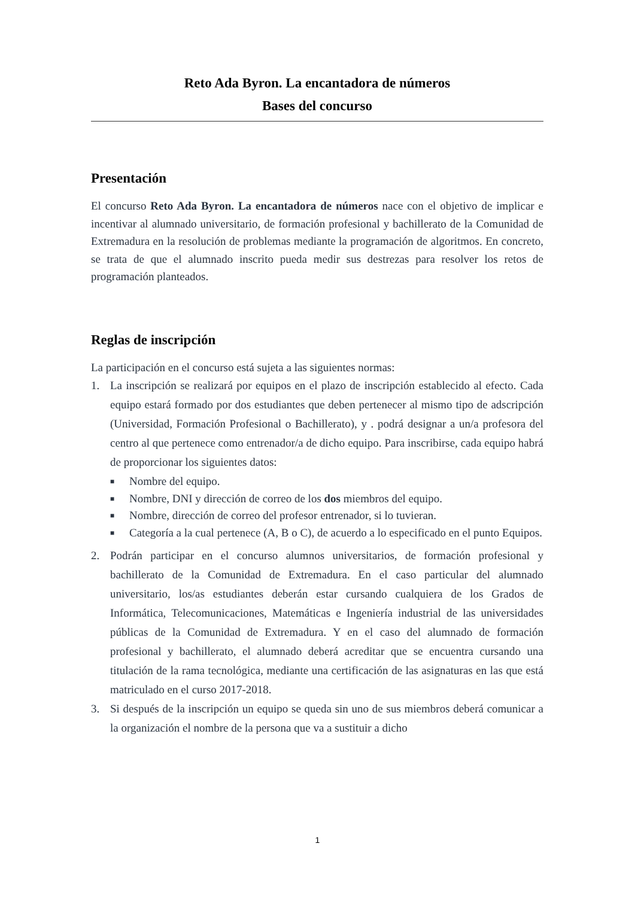Reto Ada Byron. La encantadora de números
Bases del concurso
Presentación
El concurso Reto Ada Byron. La encantadora de números nace con el objetivo de implicar e incentivar al alumnado universitario, de formación profesional y bachillerato de la Comunidad de Extremadura en la resolución de problemas mediante la programación de algoritmos. En concreto, se trata de que el alumnado inscrito pueda medir sus destrezas para resolver los retos de programación planteados.
Reglas de inscripción
La participación en el concurso está sujeta a las siguientes normas:
1. La inscripción se realizará por equipos en el plazo de inscripción establecido al efecto. Cada equipo estará formado por dos estudiantes que deben pertenecer al mismo tipo de adscripción (Universidad, Formación Profesional o Bachillerato), y . podrá designar a un/a profesora del centro al que pertenece como entrenador/a de dicho equipo. Para inscribirse, cada equipo habrá de proporcionar los siguientes datos:
■ Nombre del equipo.
■ Nombre, DNI y dirección de correo de los dos miembros del equipo.
■ Nombre, dirección de correo del profesor entrenador, si lo tuvieran.
■ Categoría a la cual pertenece (A, B o C), de acuerdo a lo especificado en el punto Equipos.
2. Podrán participar en el concurso alumnos universitarios, de formación profesional y bachillerato de la Comunidad de Extremadura. En el caso particular del alumnado universitario, los/as estudiantes deberán estar cursando cualquiera de los Grados de Informática, Telecomunicaciones, Matemáticas e Ingeniería industrial de las universidades públicas de la Comunidad de Extremadura. Y en el caso del alumnado de formación profesional y bachillerato, el alumnado deberá acreditar que se encuentra cursando una titulación de la rama tecnológica, mediante una certificación de las asignaturas en las que está matriculado en el curso 2017-2018.
3. Si después de la inscripción un equipo se queda sin uno de sus miembros deberá comunicar a la organización el nombre de la persona que va a sustituir a dicho
1